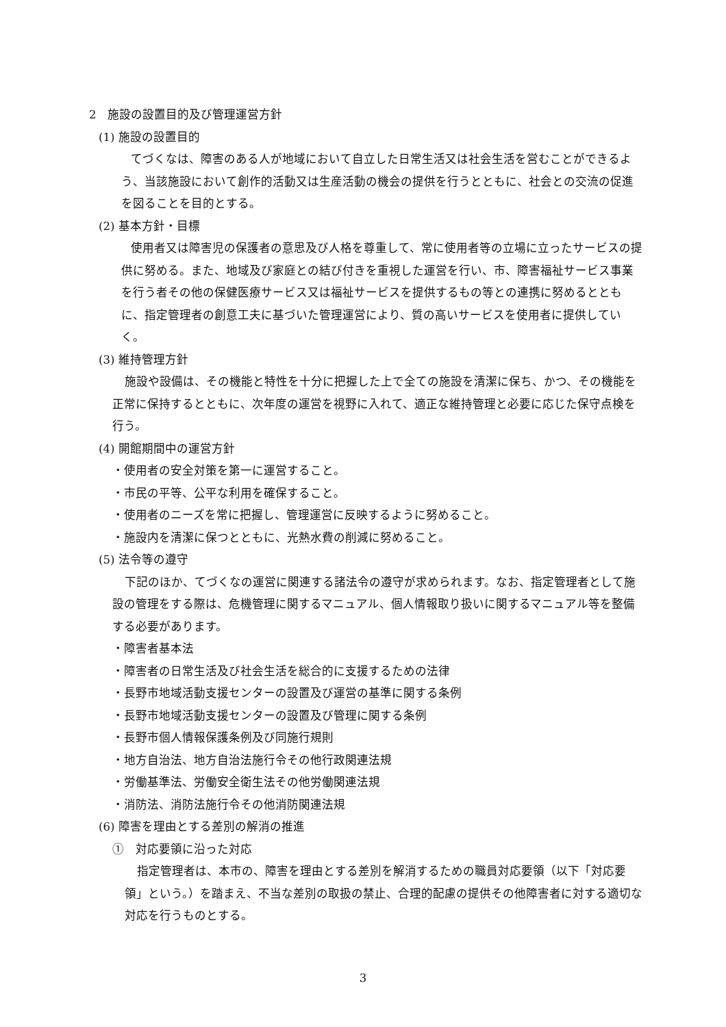2　施設の設置目的及び管理運営方針
(1) 施設の設置目的
てづくなは、障害のある人が地域において自立した日常生活又は社会生活を営むことができるよう、当該施設において創作的活動又は生産活動の機会の提供を行うとともに、社会との交流の促進を図ることを目的とする。
(2) 基本方針・目標
使用者又は障害児の保護者の意思及び人格を尊重して、常に使用者等の立場に立ったサービスの提供に努める。また、地域及び家庭との結び付きを重視した運営を行い、市、障害福祉サービス事業を行う者その他の保健医療サービス又は福祉サービスを提供するもの等との連携に努めるとともに、指定管理者の創意工夫に基づいた管理運営により、質の高いサービスを使用者に提供していく。
(3) 維持管理方針
施設や設備は、その機能と特性を十分に把握した上で全ての施設を清潔に保ち、かつ、その機能を正常に保持するとともに、次年度の運営を視野に入れて、適正な維持管理と必要に応じた保守点検を行う。
(4) 開館期間中の運営方針
・使用者の安全対策を第一に運営すること。
・市民の平等、公平な利用を確保すること。
・使用者のニーズを常に把握し、管理運営に反映するように努めること。
・施設内を清潔に保つとともに、光熱水費の削減に努めること。
(5) 法令等の遵守
下記のほか、てづくなの運営に関連する諸法令の遵守が求められます。なお、指定管理者として施設の管理をする際は、危機管理に関するマニュアル、個人情報取り扱いに関するマニュアル等を整備する必要があります。
・障害者基本法
・障害者の日常生活及び社会生活を総合的に支援するための法律
・長野市地域活動支援センターの設置及び運営の基準に関する条例
・長野市地域活動支援センターの設置及び管理に関する条例
・長野市個人情報保護条例及び同施行規則
・地方自治法、地方自治法施行令その他行政関連法規
・労働基準法、労働安全衛生法その他労働関連法規
・消防法、消防法施行令その他消防関連法規
(6) 障害を理由とする差別の解消の推進
①　対応要領に沿った対応
指定管理者は、本市の、障害を理由とする差別を解消するための職員対応要領（以下「対応要領」という。）を踏まえ、不当な差別の取扱の禁止、合理的配慮の提供その他障害者に対する適切な対応を行うものとする。
3